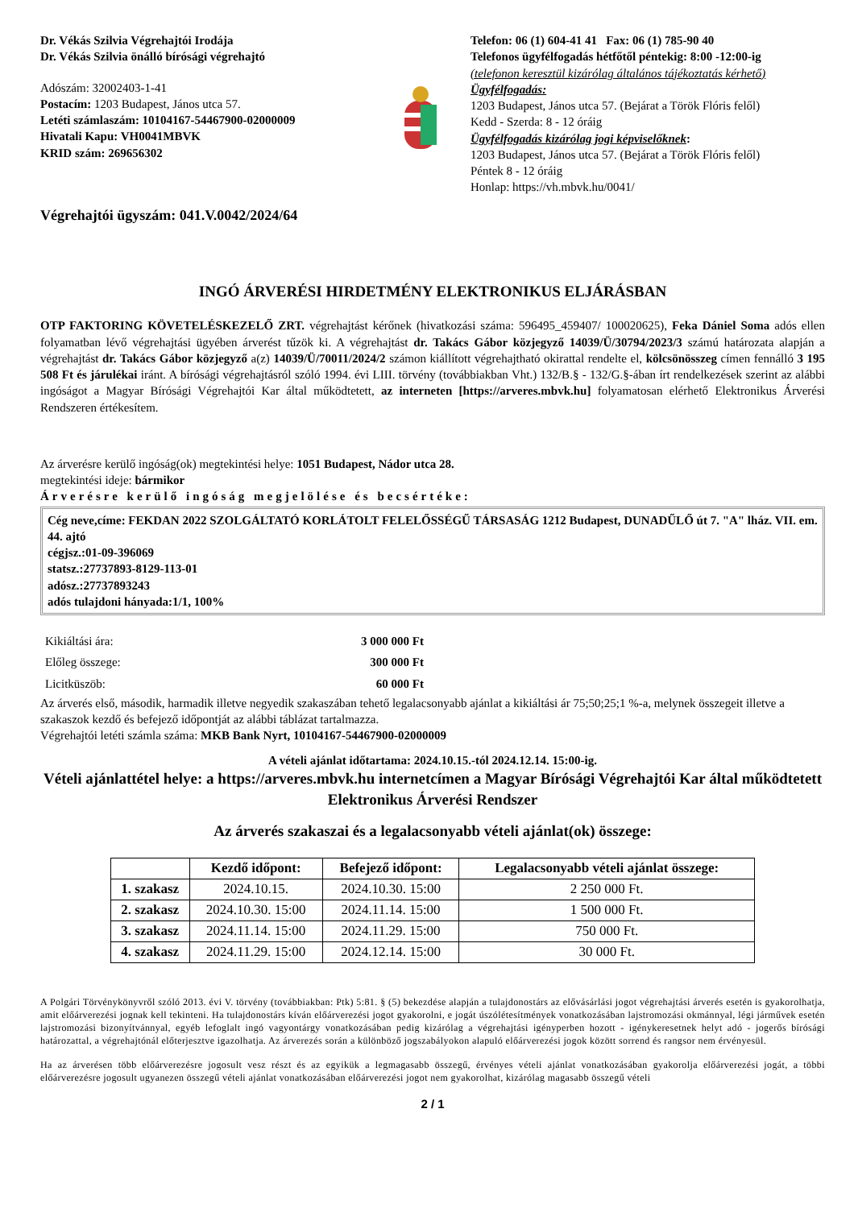Dr. Vékás Szilvia Végrehajtói Irodája
Dr. Vékás Szilvia önálló bírósági végrehajtó
Adószám: 32002403-1-41
Postacím: 1203 Budapest, János utca 57.
Letéti számlaszám: 10104167-54467900-02000009
Hivatali Kapu: VH0041MBVK
KRID szám: 269656302
Telefon: 06 (1) 604-41 41 Fax: 06 (1) 785-90 40
Telefonos ügyfélfogadás hétfőtől péntekig: 8:00 -12:00-ig
(telefonon keresztül kizárólag általános tájékoztatás kérhető)
Ügyfélfogadás:
1203 Budapest, János utca 57. (Bejárat a Török Flóris felől)
Kedd - Szerda: 8 - 12 óráig
Ügyfélfogadás kizárólag jogi képviselőknek:
1203 Budapest, János utca 57. (Bejárat a Török Flóris felől)
Péntek 8 - 12 óráig
Honlap: https://vh.mbvk.hu/0041/
Végrehajtói ügyszám: 041.V.0042/2024/64
INGÓ ÁRVERÉSI HIRDETMÉNY ELEKTRONIKUS ELJÁRÁSBAN
OTP FAKTORING KÖVETELÉSKEZELŐ ZRT. végrehajtást kérőnek (hivatkozási száma: 596495_459407/ 100020625), Feka Dániel Soma adós ellen folyamatban lévő végrehajtási ügyében árverést tűzök ki. A végrehajtást dr. Takács Gábor közjegyző 14039/Ü/30794/2023/3 számú határozata alapján a végrehajtást dr. Takács Gábor közjegyző a(z) 14039/Ü/70011/2024/2 számon kiállított végrehajtható okirattal rendelte el, kölcsönösszeg címen fennálló 3 195 508 Ft és járulékai iránt. A bírósági végrehajtásról szóló 1994. évi LIII. törvény (továbbiakban Vht.) 132/B.§ - 132/G.§-ában írt rendelkezések szerint az alábbi ingóságot a Magyar Bírósági Végrehajtói Kar által működtetett, az interneten [https://arveres.mbvk.hu] folyamatosan elérhető Elektronikus Árverési Rendszeren értékesítem.
Az árverésre kerülő ingóság(ok) megtekintési helye: 1051 Budapest, Nádor utca 28.
megtekintési ideje: bármikor
Árverésre kerülő ingóság megjelölése és becsértéke:
Cég neve,címe: FEKDAN 2022 SZOLGÁLTATÓ KORLÁTOLT FELELŐSSÉGŰ TÁRSASÁG 1212 Budapest, DUNADŰLŐ út 7. "A" lház. VII. em. 44. ajtó
cégjsz.:01-09-396069
statsz.:27737893-8129-113-01
adósz.:27737893243
adós tulajdoni hányada:1/1, 100%
| Kikiáltási ára: | 3 000 000 Ft |
| Előleg összege: | 300 000 Ft |
| Licitküszöb: | 60 000 Ft |
Az árverés első, második, harmadik illetve negyedik szakaszában tehető legalacsonyabb ajánlat a kikiáltási ár 75;50;25;1 %-a, melynek összegeit illetve a szakaszok kezdő és befejező időpontját az alábbi táblázat tartalmazza.
Végrehajtói letéti számla száma: MKB Bank Nyrt, 10104167-54467900-02000009
A vételi ajánlat időtartama: 2024.10.15.-tól 2024.12.14. 15:00-ig.
Vételi ajánlattétel helye: a https://arveres.mbvk.hu internetcímen a Magyar Bírósági Végrehajtói Kar által működtetett Elektronikus Árverési Rendszer
Az árverés szakaszai és a legalacsonyabb vételi ajánlat(ok) összege:
| | Kezdő időpont: | Befejező időpont: | Legalacsonyabb vételi ajánlat összege: |
| --- | --- | --- | --- |
| 1. szakasz | 2024.10.15. | 2024.10.30. 15:00 | 2 250 000 Ft. |
| 2. szakasz | 2024.10.30. 15:00 | 2024.11.14. 15:00 | 1 500 000 Ft. |
| 3. szakasz | 2024.11.14. 15:00 | 2024.11.29. 15:00 | 750 000 Ft. |
| 4. szakasz | 2024.11.29. 15:00 | 2024.12.14. 15:00 | 30 000 Ft. |
A Polgári Törvénykönyvről szóló 2013. évi V. törvény (továbbiakban: Ptk) 5:81. § (5) bekezdése alapján a tulajdonostárs az elővásárlási jogot végrehajtási árverés esetén is gyakorolhatja, amit előárverezési jognak kell tekinteni. Ha tulajdonostárs kíván előárverezési jogot gyakorolni, e jogát úszólétesítmények vonatkozásában lajstromozási okmánnyal, légi járművek esetén lajstromozási bizonyítvánnyal, egyéb lefoglalt ingó vagyontárgy vonatkozásában pedig kizárólag a végrehajtási igényperben hozott - igénykeresetnek helyt adó - jogerős bírósági határozattal, a végrehajtónál előterjesztve igazolhatja. Az árverezés során a különböző jogszabályokon alapuló előárverezési jogok között sorrend és rangsor nem érvényesül.
Ha az árverésen több előárverezésre jogosult vesz részt és az egyikük a legmagasabb összegű, érvényes vételi ajánlat vonatkozásában gyakorolja előárverezési jogát, a többi előárverezésre jogosult ugyanezen összegű vételi ajánlat vonatkozásában előárverezési jogot nem gyakorolhat, kizárólag magasabb összegű vételi
2 / 1